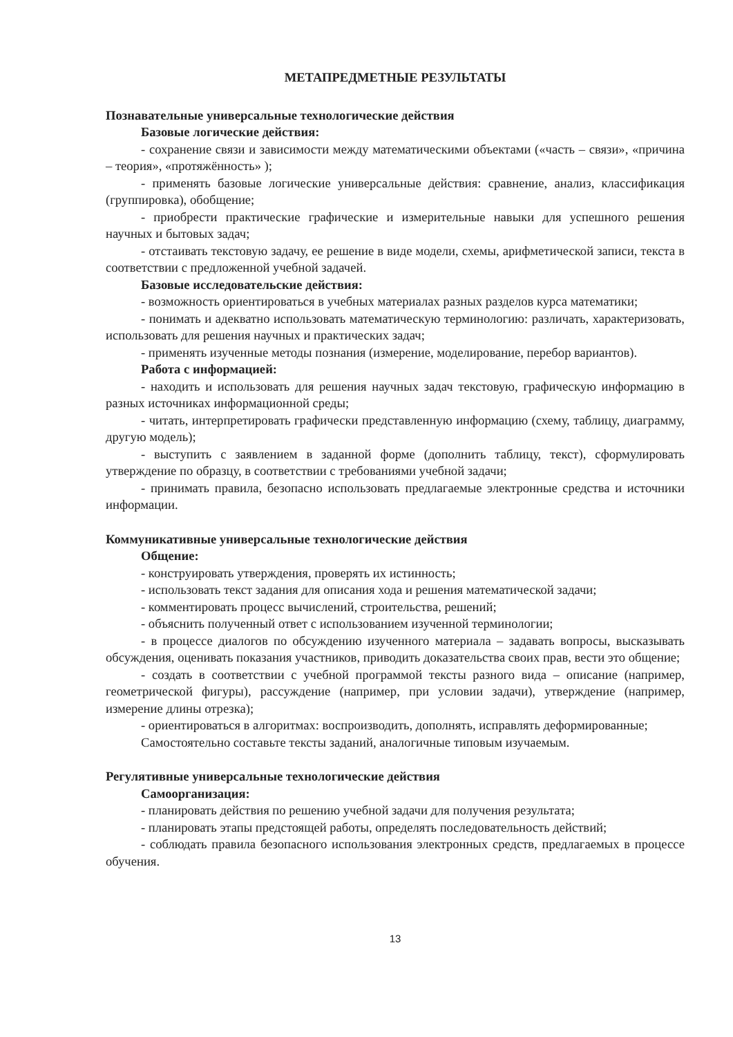МЕТАПРЕДМЕТНЫЕ РЕЗУЛЬТАТЫ
Познавательные универсальные технологические действия
Базовые логические действия:
- сохранение связи и зависимости между математическими объектами («часть – связи», «причина – теория», «протяжённость» );
- применять базовые логические универсальные действия: сравнение, анализ, классификация (группировка), обобщение;
- приобрести практические графические и измерительные навыки для успешного решения научных и бытовых задач;
- отстаивать текстовую задачу, ее решение в виде модели, схемы, арифметической записи, текста в соответствии с предложенной учебной задачей.
Базовые исследовательские действия:
- возможность ориентироваться в учебных материалах разных разделов курса математики;
- понимать и адекватно использовать математическую терминологию: различать, характеризовать, использовать для решения научных и практических задач;
- применять изученные методы познания (измерение, моделирование, перебор вариантов).
Работа с информацией:
- находить и использовать для решения научных задач текстовую, графическую информацию в разных источниках информационной среды;
- читать, интерпретировать графически представленную информацию (схему, таблицу, диаграмму, другую модель);
- выступить с заявлением в заданной форме (дополнить таблицу, текст), сформулировать утверждение по образцу, в соответствии с требованиями учебной задачи;
- принимать правила, безопасно использовать предлагаемые электронные средства и источники информации.
Коммуникативные универсальные технологические действия
Общение:
- конструировать утверждения, проверять их истинность;
- использовать текст задания для описания хода и решения математической задачи;
- комментировать процесс вычислений, строительства, решений;
- объяснить полученный ответ с использованием изученной терминологии;
- в процессе диалогов по обсуждению изученного материала – задавать вопросы, высказывать обсуждения, оценивать показания участников, приводить доказательства своих прав, вести это общение;
- создать в соответствии с учебной программой тексты разного вида – описание (например, геометрической фигуры), рассуждение (например, при условии задачи), утверждение (например, измерение длины отрезка);
- ориентироваться в алгоритмах: воспроизводить, дополнять, исправлять деформированные;
Самостоятельно составьте тексты заданий, аналогичные типовым изучаемым.
Регулятивные универсальные технологические действия
Самоорганизация:
- планировать действия по решению учебной задачи для получения результата;
- планировать этапы предстоящей работы, определять последовательность действий;
- соблюдать правила безопасного использования электронных средств, предлагаемых в процессе обучения.
13